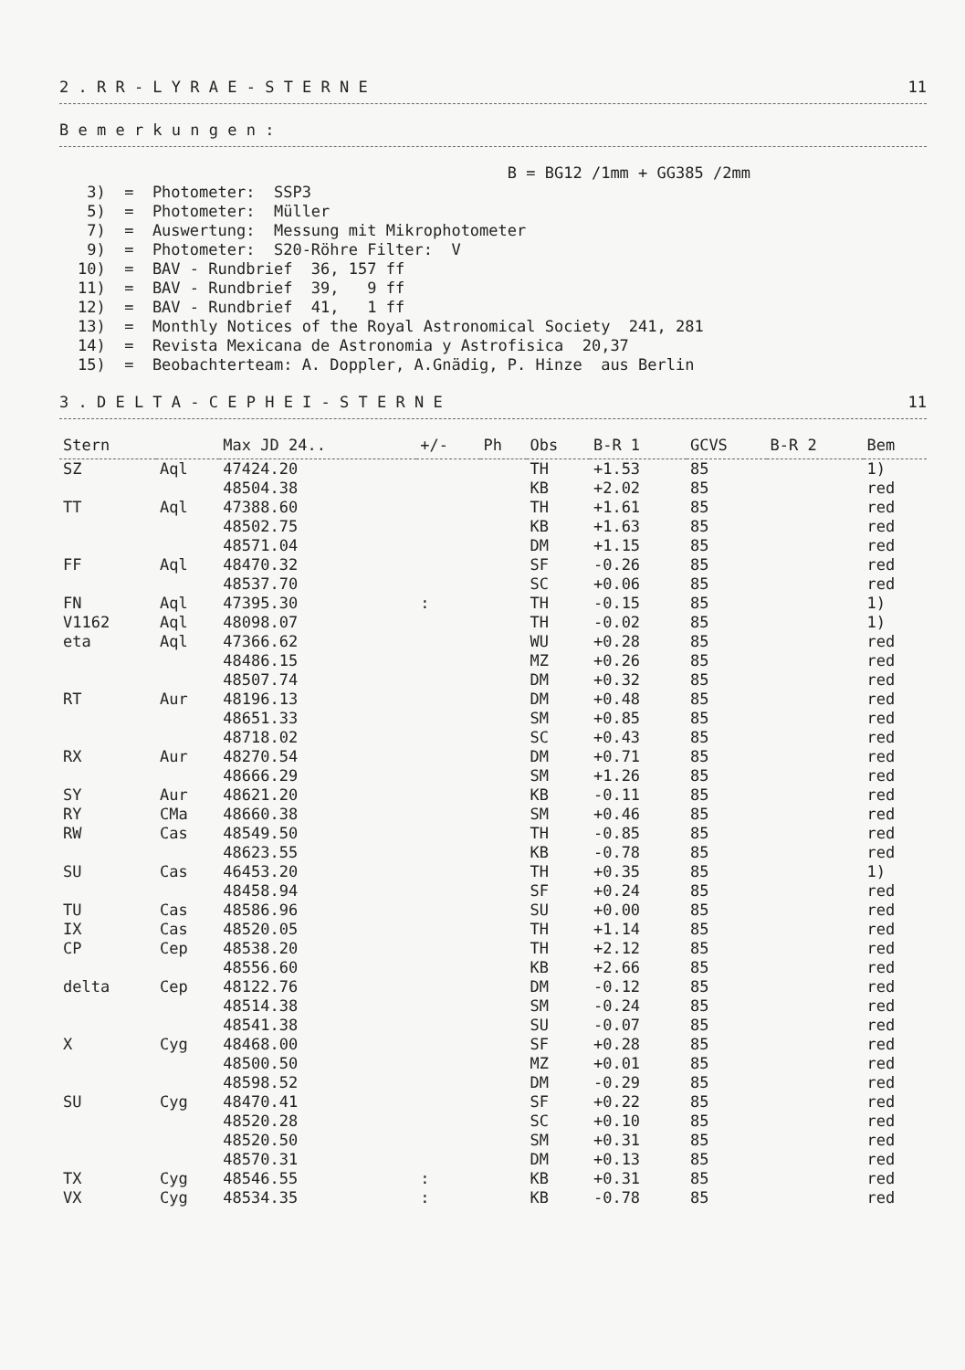2 . R R - L Y R A E - S T E R N E 11
B e m e r k u n g e n :
B = BG12 /1mm + GG385 /2mm 3) = Photometer: SSP3 5) = Photometer: Müller 7) = Auswertung: Messung mit Mikrophotometer 9) = Photometer: S20-Röhre Filter: V 10) = BAV - Rundbrief 36, 157 ff 11) = BAV - Rundbrief 39, 9 ff 12) = BAV - Rundbrief 41, 1 ff 13) = Monthly Notices of the Royal Astronomical Society 241, 281 14) = Revista Mexicana de Astronomia y Astrofisica 20,37 15) = Beobachterteam: A. Doppler, A.Gnädig, P. Hinze aus Berlin
3 . D E L T A - C E P H E I - S T E R N E 11
| Stern | | Max JD 24.. | +/- | Ph | Obs | B-R 1 | GCVS | B-R 2 | Bem |
| --- | --- | --- | --- | --- | --- | --- | --- | --- | --- |
| SZ | Aql | 47424.20 | | | TH | +1.53 | 85 | | 1) |
| | | 48504.38 | | | KB | +2.02 | 85 | | red |
| TT | Aql | 47388.60 | | | TH | +1.61 | 85 | | red |
| | | 48502.75 | | | KB | +1.63 | 85 | | red |
| | | 48571.04 | | | DM | +1.15 | 85 | | red |
| FF | Aql | 48470.32 | | | SF | -0.26 | 85 | | red |
| | | 48537.70 | | | SC | +0.06 | 85 | | red |
| FN | Aql | 47395.30 | : | | TH | -0.15 | 85 | | 1) |
| V1162 | Aql | 48098.07 | | | TH | -0.02 | 85 | | 1) |
| eta | Aql | 47366.62 | | | WU | +0.28 | 85 | | red |
| | | 48486.15 | | | MZ | +0.26 | 85 | | red |
| | | 48507.74 | | | DM | +0.32 | 85 | | red |
| RT | Aur | 48196.13 | | | DM | +0.48 | 85 | | red |
| | | 48651.33 | | | SM | +0.85 | 85 | | red |
| | | 48718.02 | | | SC | +0.43 | 85 | | red |
| RX | Aur | 48270.54 | | | DM | +0.71 | 85 | | red |
| | | 48666.29 | | | SM | +1.26 | 85 | | red |
| SY | Aur | 48621.20 | | | KB | -0.11 | 85 | | red |
| RY | CMa | 48660.38 | | | SM | +0.46 | 85 | | red |
| RW | Cas | 48549.50 | | | TH | -0.85 | 85 | | red |
| | | 48623.55 | | | KB | -0.78 | 85 | | red |
| SU | Cas | 46453.20 | | | TH | +0.35 | 85 | | 1) |
| | | 48458.94 | | | SF | +0.24 | 85 | | red |
| TU | Cas | 48586.96 | | | SU | +0.00 | 85 | | red |
| IX | Cas | 48520.05 | | | TH | +1.14 | 85 | | red |
| CP | Cep | 48538.20 | | | TH | +2.12 | 85 | | red |
| | | 48556.60 | | | KB | +2.66 | 85 | | red |
| delta | Cep | 48122.76 | | | DM | -0.12 | 85 | | red |
| | | 48514.38 | | | SM | -0.24 | 85 | | red |
| | | 48541.38 | | | SU | -0.07 | 85 | | red |
| X | Cyg | 48468.00 | | | SF | +0.28 | 85 | | red |
| | | 48500.50 | | | MZ | +0.01 | 85 | | red |
| | | 48598.52 | | | DM | -0.29 | 85 | | red |
| SU | Cyg | 48470.41 | | | SF | +0.22 | 85 | | red |
| | | 48520.28 | | | SC | +0.10 | 85 | | red |
| | | 48520.50 | | | SM | +0.31 | 85 | | red |
| | | 48570.31 | | | DM | +0.13 | 85 | | red |
| TX | Cyg | 48546.55 | : | | KB | +0.31 | 85 | | red |
| VX | Cyg | 48534.35 | : | | KB | -0.78 | 85 | | red |